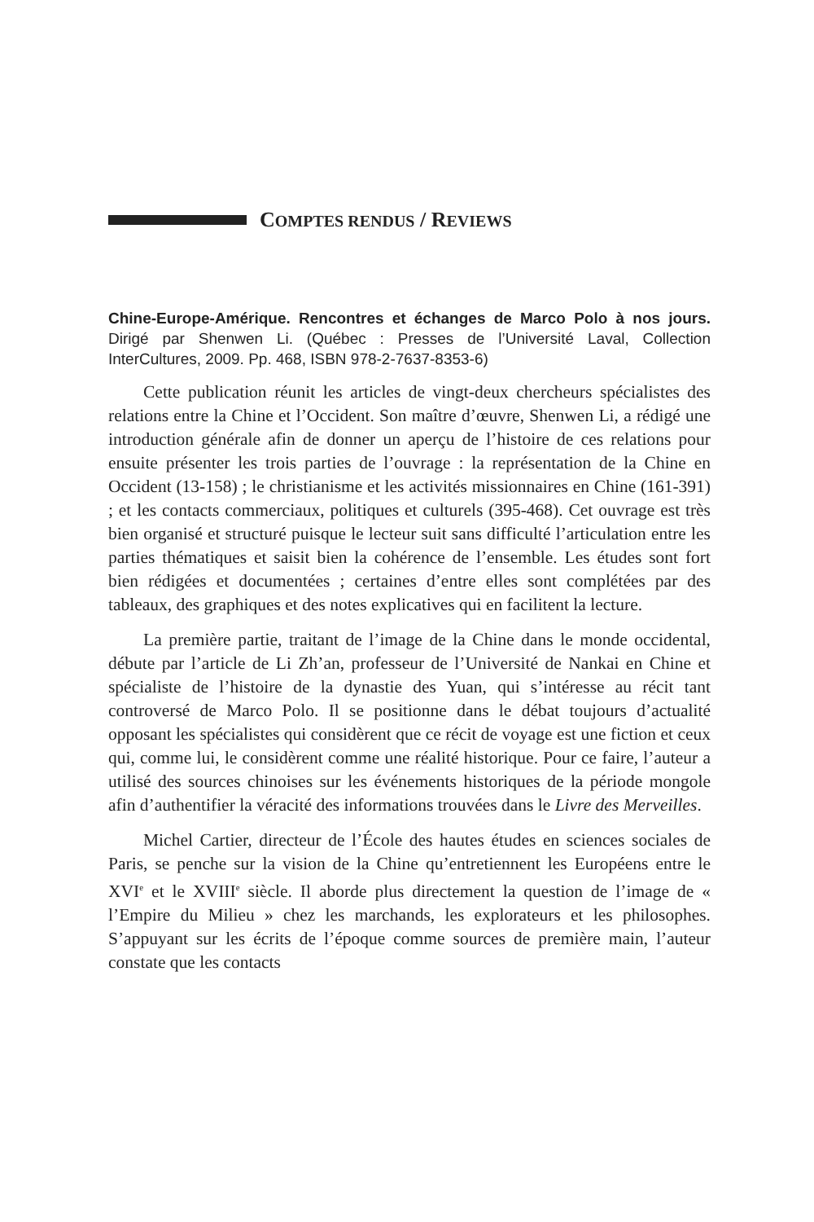COMPTES RENDUS / REVIEWS
Chine-Europe-Amérique. Rencontres et échanges de Marco Polo à nos jours. Dirigé par Shenwen Li. (Québec : Presses de l’Université Laval, Collection InterCultures, 2009. Pp. 468, ISBN 978-2-7637-8353-6)
Cette publication réunit les articles de vingt-deux chercheurs spécialistes des relations entre la Chine et l’Occident. Son maître d’œuvre, Shenwen Li, a rédigé une introduction générale afin de donner un aperçu de l’histoire de ces relations pour ensuite présenter les trois parties de l’ouvrage : la représentation de la Chine en Occident (13-158) ; le christianisme et les activités missionnaires en Chine (161-391) ; et les contacts commerciaux, politiques et culturels (395-468). Cet ouvrage est très bien organisé et structuré puisque le lecteur suit sans difficulté l’articulation entre les parties thématiques et saisit bien la cohérence de l’ensemble. Les études sont fort bien rédigées et documentées ; certaines d’entre elles sont complétées par des tableaux, des graphiques et des notes explicatives qui en facilitent la lecture.
La première partie, traitant de l’image de la Chine dans le monde occidental, débute par l’article de Li Zh’an, professeur de l’Université de Nankai en Chine et spécialiste de l’histoire de la dynastie des Yuan, qui s’intéresse au récit tant controversé de Marco Polo. Il se positionne dans le débat toujours d’actualité opposant les spécialistes qui considèrent que ce récit de voyage est une fiction et ceux qui, comme lui, le considèrent comme une réalité historique. Pour ce faire, l’auteur a utilisé des sources chinoises sur les événements historiques de la période mongole afin d’authentifier la véracité des informations trouvées dans le Livre des Merveilles.
Michel Cartier, directeur de l’École des hautes études en sciences sociales de Paris, se penche sur la vision de la Chine qu’entretiennent les Européens entre le XVI<sup>e</sup> et le XVIII<sup>e</sup> siècle. Il aborde plus directement la question de l’image de « l’Empire du Milieu » chez les marchands, les explorateurs et les philosophes. S’appuyant sur les écrits de l’époque comme sources de première main, l’auteur constate que les contacts